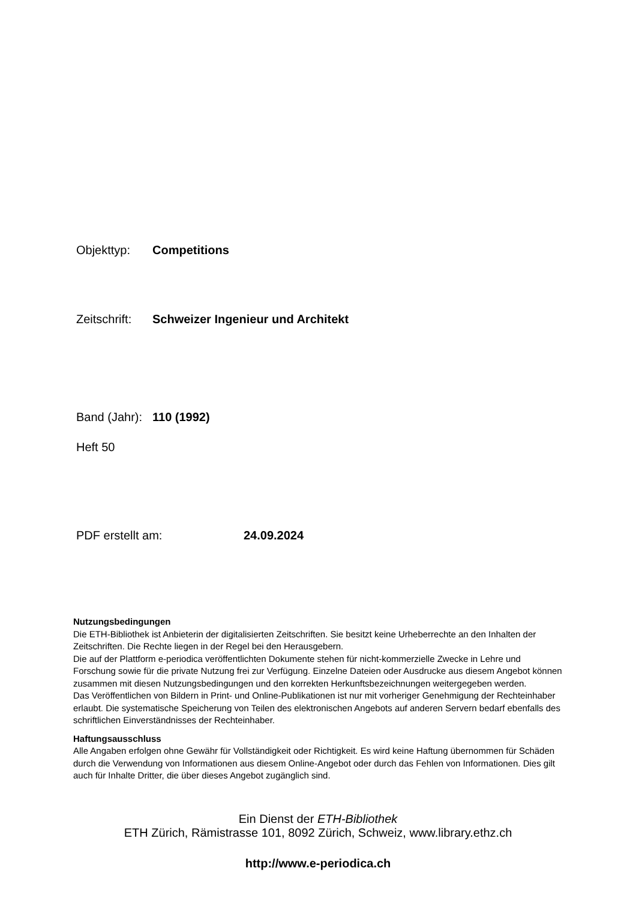Objekttyp: Competitions
Zeitschrift: Schweizer Ingenieur und Architekt
Band (Jahr): 110 (1992)
Heft 50
PDF erstellt am: 24.09.2024
Nutzungsbedingungen
Die ETH-Bibliothek ist Anbieterin der digitalisierten Zeitschriften. Sie besitzt keine Urheberrechte an den Inhalten der Zeitschriften. Die Rechte liegen in der Regel bei den Herausgebern.
Die auf der Plattform e-periodica veröffentlichten Dokumente stehen für nicht-kommerzielle Zwecke in Lehre und Forschung sowie für die private Nutzung frei zur Verfügung. Einzelne Dateien oder Ausdrucke aus diesem Angebot können zusammen mit diesen Nutzungsbedingungen und den korrekten Herkunftsbezeichnungen weitergegeben werden.
Das Veröffentlichen von Bildern in Print- und Online-Publikationen ist nur mit vorheriger Genehmigung der Rechteinhaber erlaubt. Die systematische Speicherung von Teilen des elektronischen Angebots auf anderen Servern bedarf ebenfalls des schriftlichen Einverständnisses der Rechteinhaber.
Haftungsausschluss
Alle Angaben erfolgen ohne Gewähr für Vollständigkeit oder Richtigkeit. Es wird keine Haftung übernommen für Schäden durch die Verwendung von Informationen aus diesem Online-Angebot oder durch das Fehlen von Informationen. Dies gilt auch für Inhalte Dritter, die über dieses Angebot zugänglich sind.
Ein Dienst der ETH-Bibliothek
ETH Zürich, Rämistrasse 101, 8092 Zürich, Schweiz, www.library.ethz.ch
http://www.e-periodica.ch